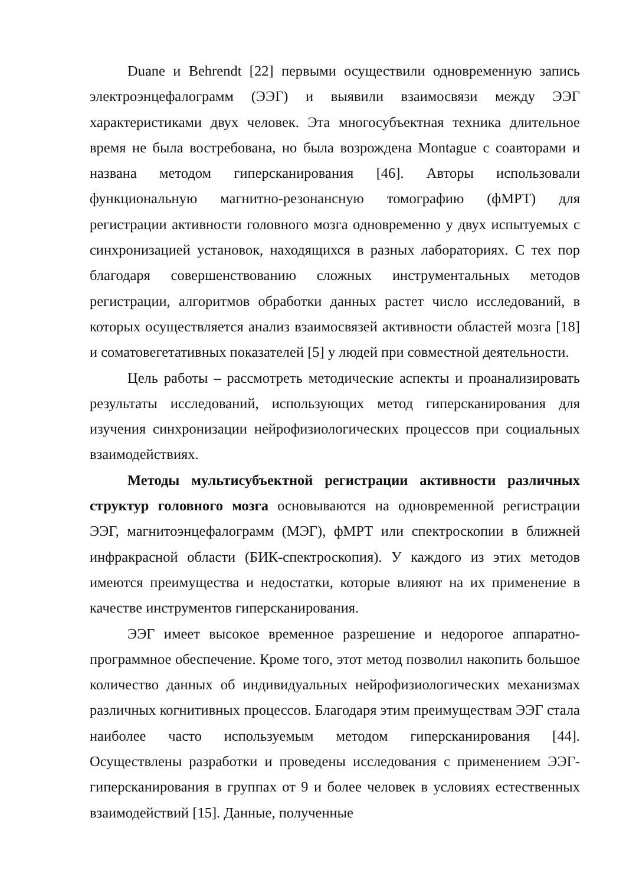Duane и Behrendt [22] первыми осуществили одновременную запись электроэнцефалограмм (ЭЭГ) и выявили взаимосвязи между ЭЭГ характеристиками двух человек. Эта многосубъектная техника длительное время не была востребована, но была возрождена Montague с соавторами и названа методом гиперсканирования [46]. Авторы использовали функциональную магнитно-резонансную томографию (фМРТ) для регистрации активности головного мозга одновременно у двух испытуемых с синхронизацией установок, находящихся в разных лабораториях. С тех пор благодаря совершенствованию сложных инструментальных методов регистрации, алгоритмов обработки данных растет число исследований, в которых осуществляется анализ взаимосвязей активности областей мозга [18] и соматовегетативных показателей [5] у людей при совместной деятельности.
Цель работы – рассмотреть методические аспекты и проанализировать результаты исследований, использующих метод гиперсканирования для изучения синхронизации нейрофизиологических процессов при социальных взаимодействиях.
Методы мультисубъектной регистрации активности различных структур головного мозга основываются на одновременной регистрации ЭЭГ, магнитоэнцефалограмм (МЭГ), фМРТ или спектроскопии в ближней инфракрасной области (БИК-спектроскопия). У каждого из этих методов имеются преимущества и недостатки, которые влияют на их применение в качестве инструментов гиперсканирования.
ЭЭГ имеет высокое временное разрешение и недорогое аппаратно-программное обеспечение. Кроме того, этот метод позволил накопить большое количество данных об индивидуальных нейрофизиологических механизмах различных когнитивных процессов. Благодаря этим преимуществам ЭЭГ стала наиболее часто используемым методом гиперсканирования [44]. Осуществлены разработки и проведены исследования с применением ЭЭГ-гиперсканирования в группах от 9 и более человек в условиях естественных взаимодействий [15]. Данные, полученные